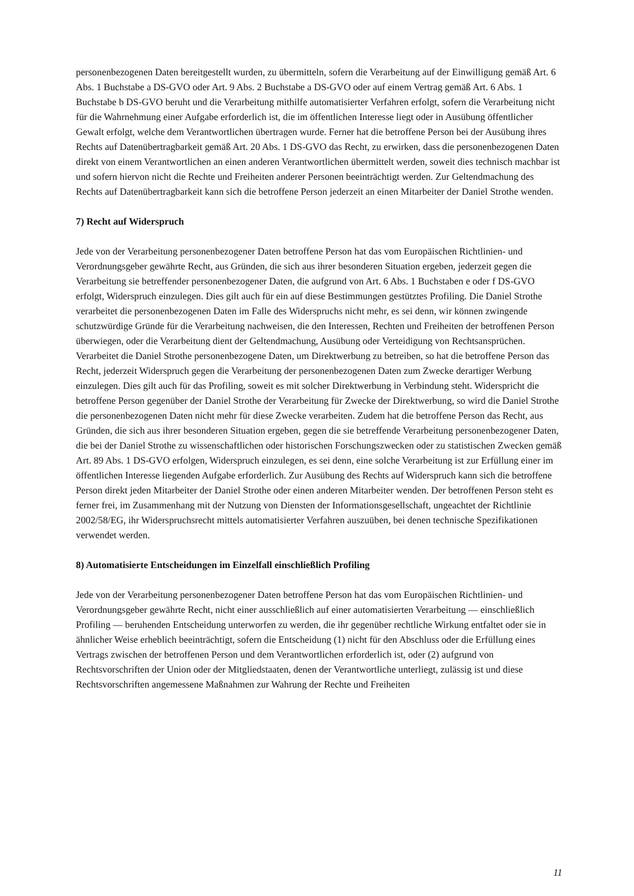personenbezogenen Daten bereitgestellt wurden, zu übermitteln, sofern die Verarbeitung auf der Einwilligung gemäß Art. 6 Abs. 1 Buchstabe a DS-GVO oder Art. 9 Abs. 2 Buchstabe a DS-GVO oder auf einem Vertrag gemäß Art. 6 Abs. 1 Buchstabe b DS-GVO beruht und die Verarbeitung mithilfe automatisierter Verfahren erfolgt, sofern die Verarbeitung nicht für die Wahrnehmung einer Aufgabe erforderlich ist, die im öffentlichen Interesse liegt oder in Ausübung öffentlicher Gewalt erfolgt, welche dem Verantwortlichen übertragen wurde. Ferner hat die betroffene Person bei der Ausübung ihres Rechts auf Datenübertragbarkeit gemäß Art. 20 Abs. 1 DS-GVO das Recht, zu erwirken, dass die personenbezogenen Daten direkt von einem Verantwortlichen an einen anderen Verantwortlichen übermittelt werden, soweit dies technisch machbar ist und sofern hiervon nicht die Rechte und Freiheiten anderer Personen beeinträchtigt werden. Zur Geltendmachung des Rechts auf Datenübertragbarkeit kann sich die betroffene Person jederzeit an einen Mitarbeiter der Daniel Strothe wenden.
7) Recht auf Widerspruch
Jede von der Verarbeitung personenbezogener Daten betroffene Person hat das vom Europäischen Richtlinien- und Verordnungsgeber gewährte Recht, aus Gründen, die sich aus ihrer besonderen Situation ergeben, jederzeit gegen die Verarbeitung sie betreffender personenbezogener Daten, die aufgrund von Art. 6 Abs. 1 Buchstaben e oder f DS-GVO erfolgt, Widerspruch einzulegen. Dies gilt auch für ein auf diese Bestimmungen gestütztes Profiling. Die Daniel Strothe verarbeitet die personenbezogenen Daten im Falle des Widerspruchs nicht mehr, es sei denn, wir können zwingende schutzwürdige Gründe für die Verarbeitung nachweisen, die den Interessen, Rechten und Freiheiten der betroffenen Person überwiegen, oder die Verarbeitung dient der Geltendmachung, Ausübung oder Verteidigung von Rechtsansprüchen. Verarbeitet die Daniel Strothe personenbezogene Daten, um Direktwerbung zu betreiben, so hat die betroffene Person das Recht, jederzeit Widerspruch gegen die Verarbeitung der personenbezogenen Daten zum Zwecke derartiger Werbung einzulegen. Dies gilt auch für das Profiling, soweit es mit solcher Direktwerbung in Verbindung steht. Widerspricht die betroffene Person gegenüber der Daniel Strothe der Verarbeitung für Zwecke der Direktwerbung, so wird die Daniel Strothe die personenbezogenen Daten nicht mehr für diese Zwecke verarbeiten. Zudem hat die betroffene Person das Recht, aus Gründen, die sich aus ihrer besonderen Situation ergeben, gegen die sie betreffende Verarbeitung personenbezogener Daten, die bei der Daniel Strothe zu wissenschaftlichen oder historischen Forschungszwecken oder zu statistischen Zwecken gemäß Art. 89 Abs. 1 DS-GVO erfolgen, Widerspruch einzulegen, es sei denn, eine solche Verarbeitung ist zur Erfüllung einer im öffentlichen Interesse liegenden Aufgabe erforderlich. Zur Ausübung des Rechts auf Widerspruch kann sich die betroffene Person direkt jeden Mitarbeiter der Daniel Strothe oder einen anderen Mitarbeiter wenden. Der betroffenen Person steht es ferner frei, im Zusammenhang mit der Nutzung von Diensten der Informationsgesellschaft, ungeachtet der Richtlinie 2002/58/EG, ihr Widerspruchsrecht mittels automatisierter Verfahren auszuüben, bei denen technische Spezifikationen verwendet werden.
8) Automatisierte Entscheidungen im Einzelfall einschließlich Profiling
Jede von der Verarbeitung personenbezogener Daten betroffene Person hat das vom Europäischen Richtlinien- und Verordnungsgeber gewährte Recht, nicht einer ausschließlich auf einer automatisierten Verarbeitung — einschließlich Profiling — beruhenden Entscheidung unterworfen zu werden, die ihr gegenüber rechtliche Wirkung entfaltet oder sie in ähnlicher Weise erheblich beeinträchtigt, sofern die Entscheidung (1) nicht für den Abschluss oder die Erfüllung eines Vertrags zwischen der betroffenen Person und dem Verantwortlichen erforderlich ist, oder (2) aufgrund von Rechtsvorschriften der Union oder der Mitgliedstaaten, denen der Verantwortliche unterliegt, zulässig ist und diese Rechtsvorschriften angemessene Maßnahmen zur Wahrung der Rechte und Freiheiten
11